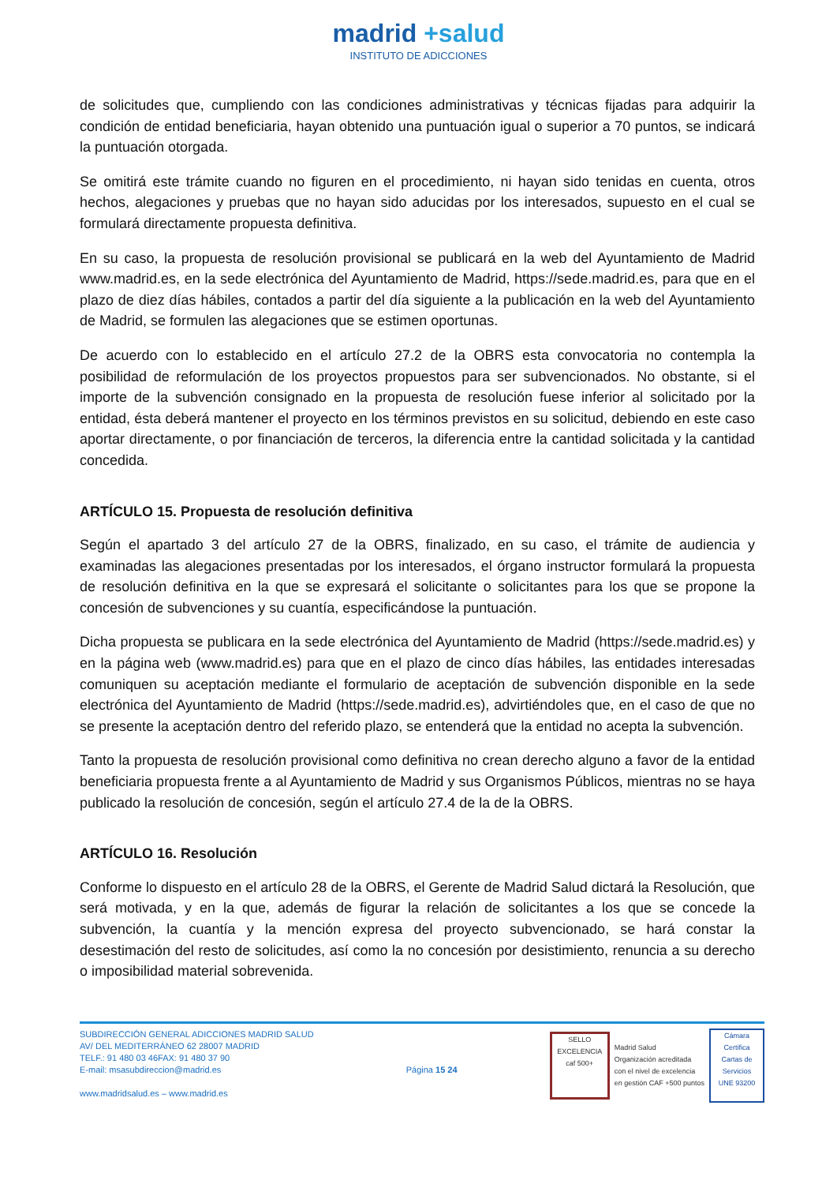madrid +salud
INSTITUTO DE ADICCIONES
de solicitudes que, cumpliendo con las condiciones administrativas y técnicas fijadas para adquirir la condición de entidad beneficiaria, hayan obtenido una puntuación igual o superior a 70 puntos, se indicará la puntuación otorgada.
Se omitirá este trámite cuando no figuren en el procedimiento, ni hayan sido tenidas en cuenta, otros hechos, alegaciones y pruebas que no hayan sido aducidas por los interesados, supuesto en el cual se formulará directamente propuesta definitiva.
En su caso, la propuesta de resolución provisional se publicará en la web del Ayuntamiento de Madrid www.madrid.es, en la sede electrónica del Ayuntamiento de Madrid, https://sede.madrid.es, para que en el plazo de diez días hábiles, contados a partir del día siguiente a la publicación en la web del Ayuntamiento de Madrid, se formulen las alegaciones que se estimen oportunas.
De acuerdo con lo establecido en el artículo 27.2 de la OBRS esta convocatoria no contempla la posibilidad de reformulación de los proyectos propuestos para ser subvencionados. No obstante, si el importe de la subvención consignado en la propuesta de resolución fuese inferior al solicitado por la entidad, ésta deberá mantener el proyecto en los términos previstos en su solicitud, debiendo en este caso aportar directamente, o por financiación de terceros, la diferencia entre la cantidad solicitada y la cantidad concedida.
ARTÍCULO 15. Propuesta de resolución definitiva
Según el apartado 3 del artículo 27 de la OBRS, finalizado, en su caso, el trámite de audiencia y examinadas las alegaciones presentadas por los interesados, el órgano instructor formulará la propuesta de resolución definitiva en la que se expresará el solicitante o solicitantes para los que se propone la concesión de subvenciones y su cuantía, especificándose la puntuación.
Dicha propuesta se publicara en la sede electrónica del Ayuntamiento de Madrid (https://sede.madrid.es) y en la página web (www.madrid.es) para que en el plazo de cinco días hábiles, las entidades interesadas comuniquen su aceptación mediante el formulario de aceptación de subvención disponible en la sede electrónica del Ayuntamiento de Madrid (https://sede.madrid.es), advirtiéndoles que, en el caso de que no se presente la aceptación dentro del referido plazo, se entenderá que la entidad no acepta la subvención.
Tanto la propuesta de resolución provisional como definitiva no crean derecho alguno a favor de la entidad beneficiaria propuesta frente a al Ayuntamiento de Madrid y sus Organismos Públicos, mientras no se haya publicado la resolución de concesión, según el artículo 27.4 de la de la OBRS.
ARTÍCULO 16. Resolución
Conforme lo dispuesto en el artículo 28 de la OBRS, el Gerente de Madrid Salud dictará la Resolución, que será motivada, y en la que, además de figurar la relación de solicitantes a los que se concede la subvención, la cuantía y la mención expresa del proyecto subvencionado, se hará constar la desestimación del resto de solicitudes, así como la no concesión por desistimiento, renuncia a su derecho o imposibilidad material sobrevenida.
SUBDIRECCIÓN GENERAL ADICCIONES MADRID SALUD
AV/ DEL MEDITERRÁNEO 62 28007 MADRID
TELF.: 91 480 03 46FAX: 91 480 37 90
E-mail: msasubdireccion@madrid.es
www.madridsalud.es – www.madrid.es
Página 15 24
SELLO EXCELENCIA caf 500+
Madrid Salud
Organización acreditada
con el nivel de excelencia
en gestión CAF +500 puntos
Cámara Certifica
Cartas de Servicios
UNE 93200